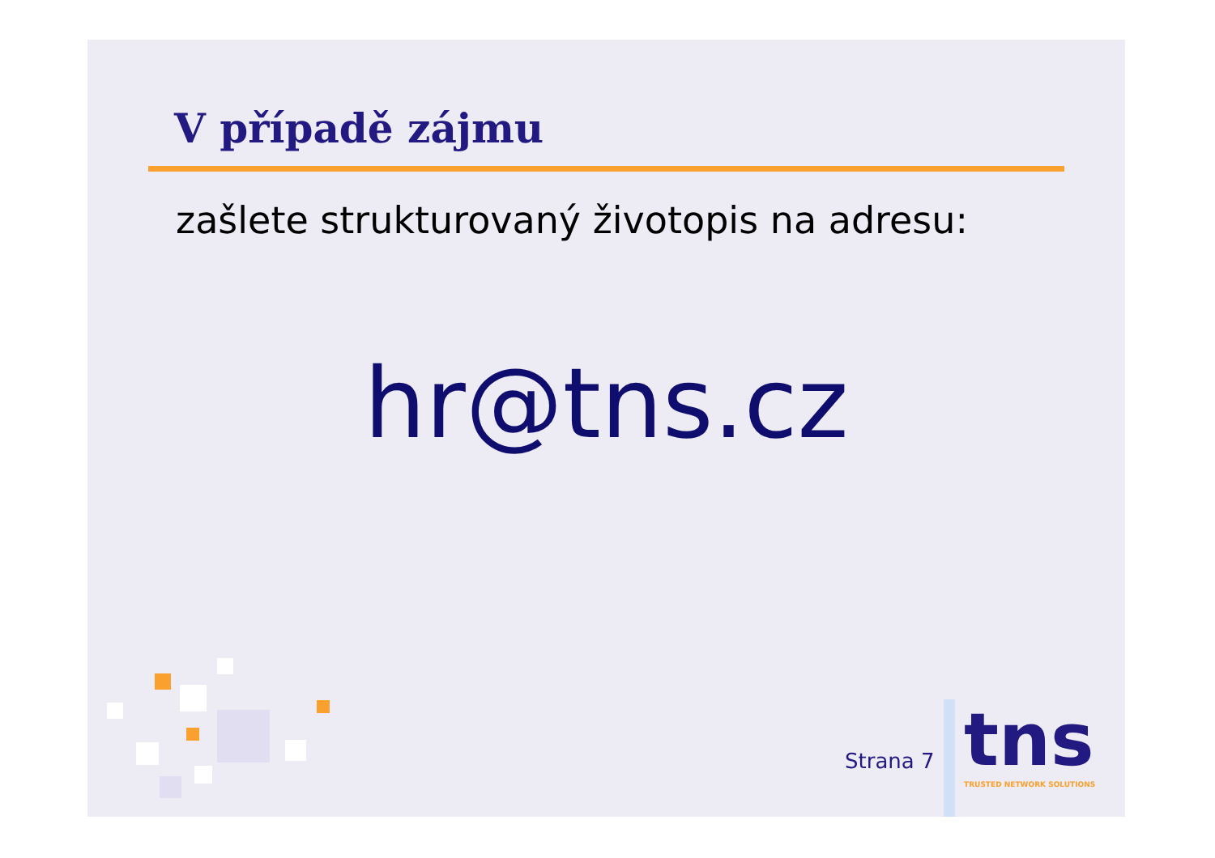V případě zájmu
zašlete strukturovaný životopis na adresu:
hr@tns.cz
Strana 7 tns TRUSTED NETWORK SOLUTIONS